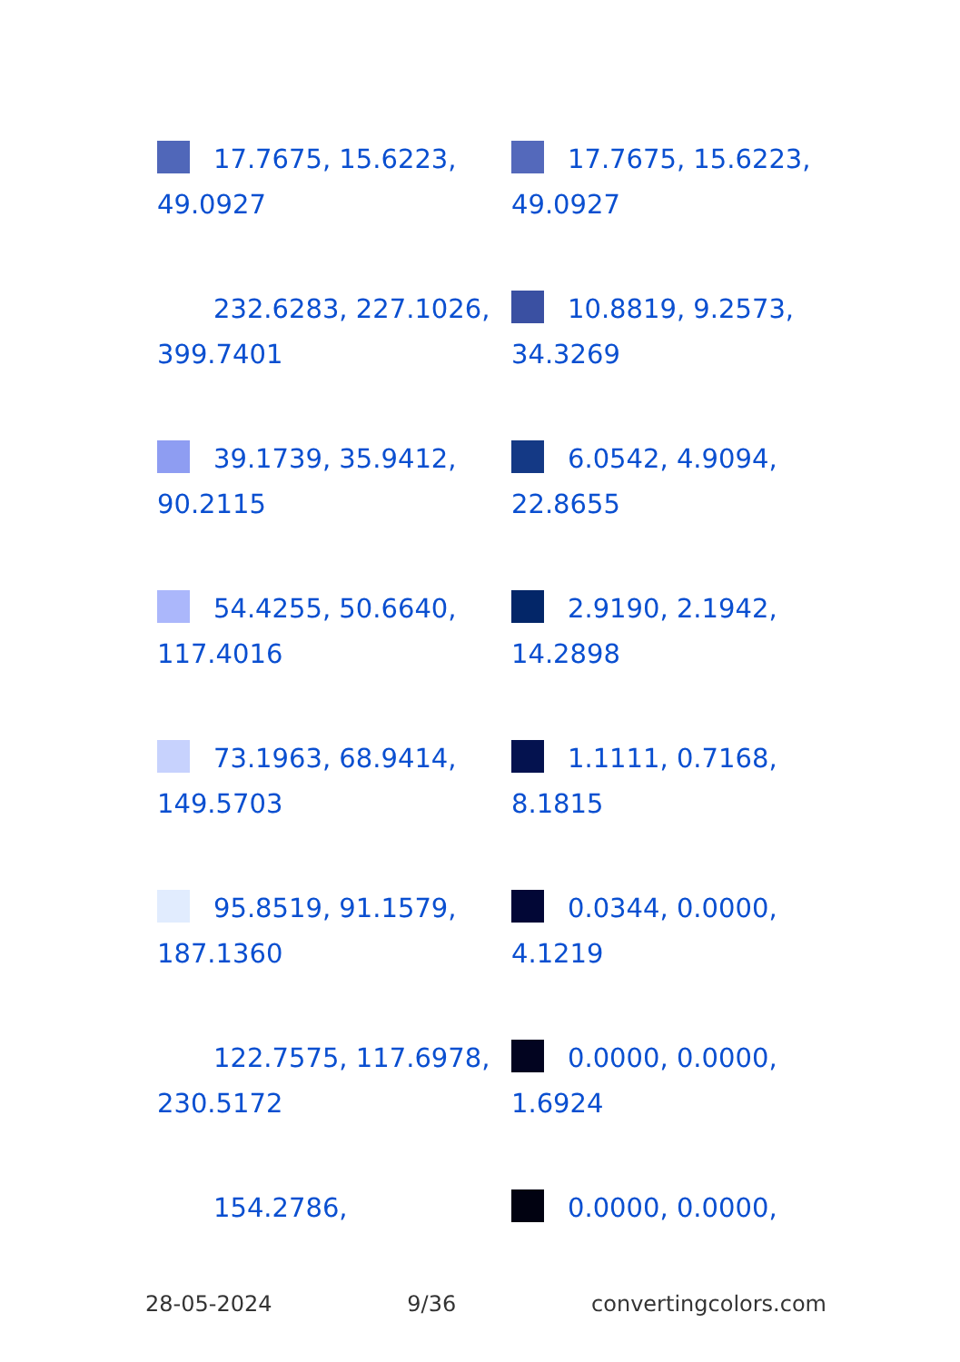17.7675, 15.6223, 49.0927
17.7675, 15.6223, 49.0927
232.6283, 227.1026, 399.7401
10.8819, 9.2573, 34.3269
39.1739, 35.9412, 90.2115
6.0542, 4.9094, 22.8655
54.4255, 50.6640, 117.4016
2.9190, 2.1942, 14.2898
73.1963, 68.9414, 149.5703
1.1111, 0.7168, 8.1815
95.8519, 91.1579, 187.1360
0.0344, 0.0000, 4.1219
122.7575, 117.6978, 230.5172
0.0000, 0.0000, 1.6924
154.2786,
0.0000, 0.0000,
28-05-2024 9/36 convertingcolors.com